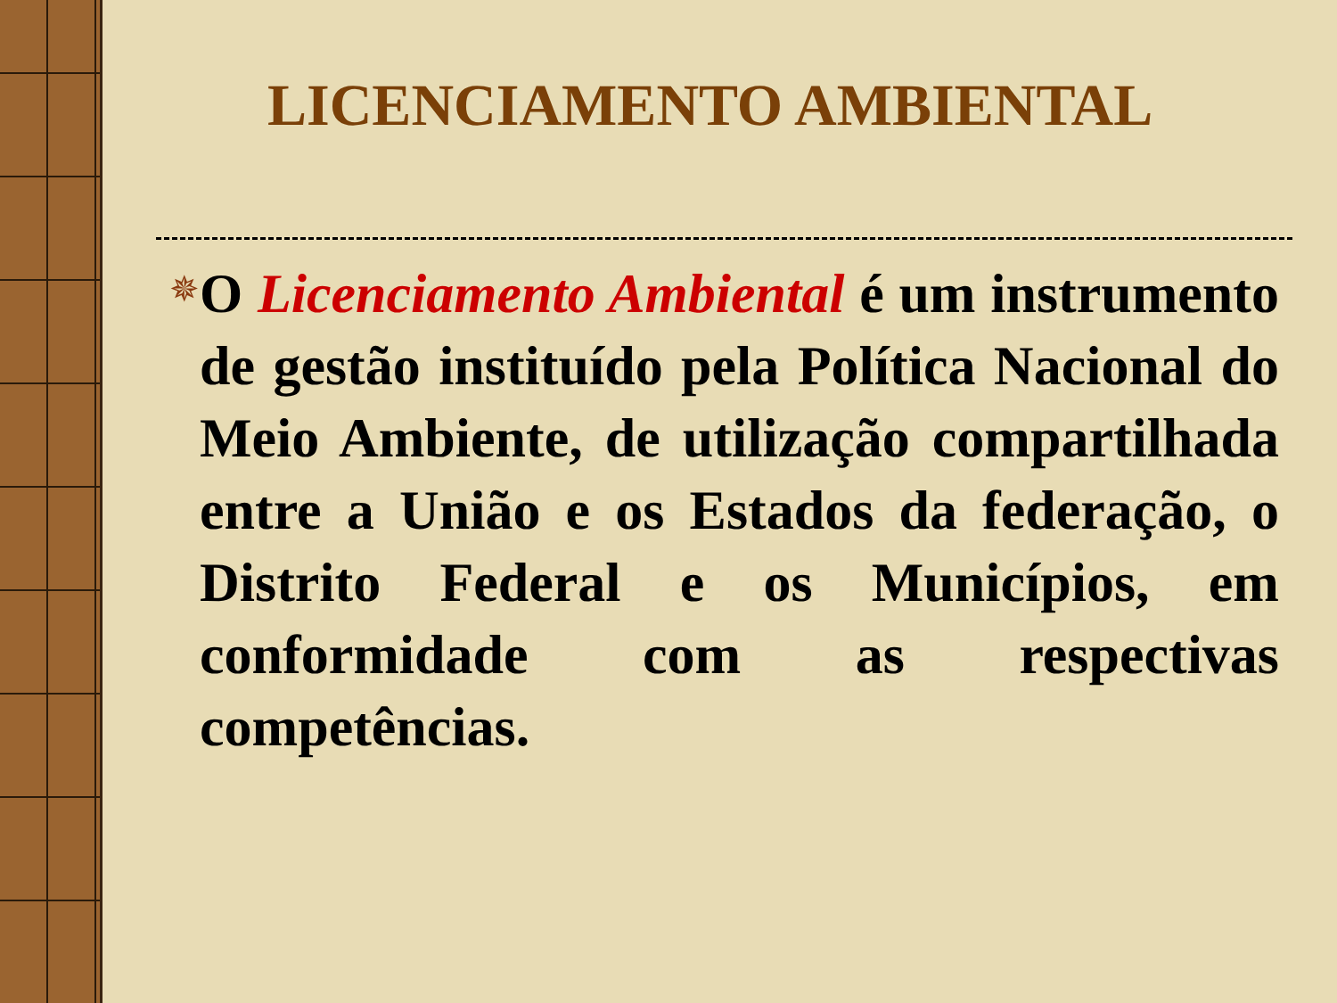LICENCIAMENTO AMBIENTAL
✵
O Licenciamento Ambiental é um instrumento de gestão instituído pela Política Nacional do Meio Ambiente, de utilização compartilhada entre a União e os Estados da federação, o Distrito Federal e os Municípios, em conformidade com as respectivas competências.